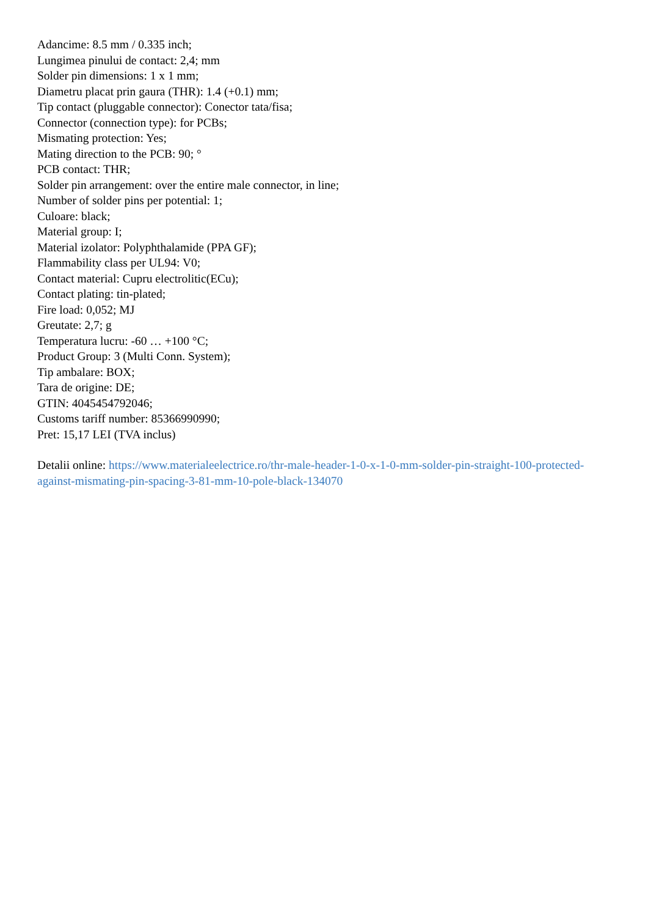Adancime: 8.5 mm / 0.335 inch;
Lungimea pinului de contact: 2,4; mm
Solder pin dimensions: 1 x 1 mm;
Diametru placat prin gaura (THR): 1.4 (+0.1) mm;
Tip contact (pluggable connector): Conector tata/fisa;
Connector (connection type): for PCBs;
Mismating protection: Yes;
Mating direction to the PCB: 90; °
PCB contact: THR;
Solder pin arrangement: over the entire male connector, in line;
Number of solder pins per potential: 1;
Culoare: black;
Material group: I;
Material izolator: Polyphthalamide (PPA GF);
Flammability class per UL94: V0;
Contact material: Cupru electrolitic(ECu);
Contact plating: tin-plated;
Fire load: 0,052; MJ
Greutate: 2,7; g
Temperatura lucru: -60 … +100 °C;
Product Group: 3 (Multi Conn. System);
Tip ambalare: BOX;
Tara de origine: DE;
GTIN: 4045454792046;
Customs tariff number: 85366990990;
Pret: 15,17 LEI (TVA inclus)
Detalii online: https://www.materialeelectrice.ro/thr-male-header-1-0-x-1-0-mm-solder-pin-straight-100-protected-against-mismating-pin-spacing-3-81-mm-10-pole-black-134070